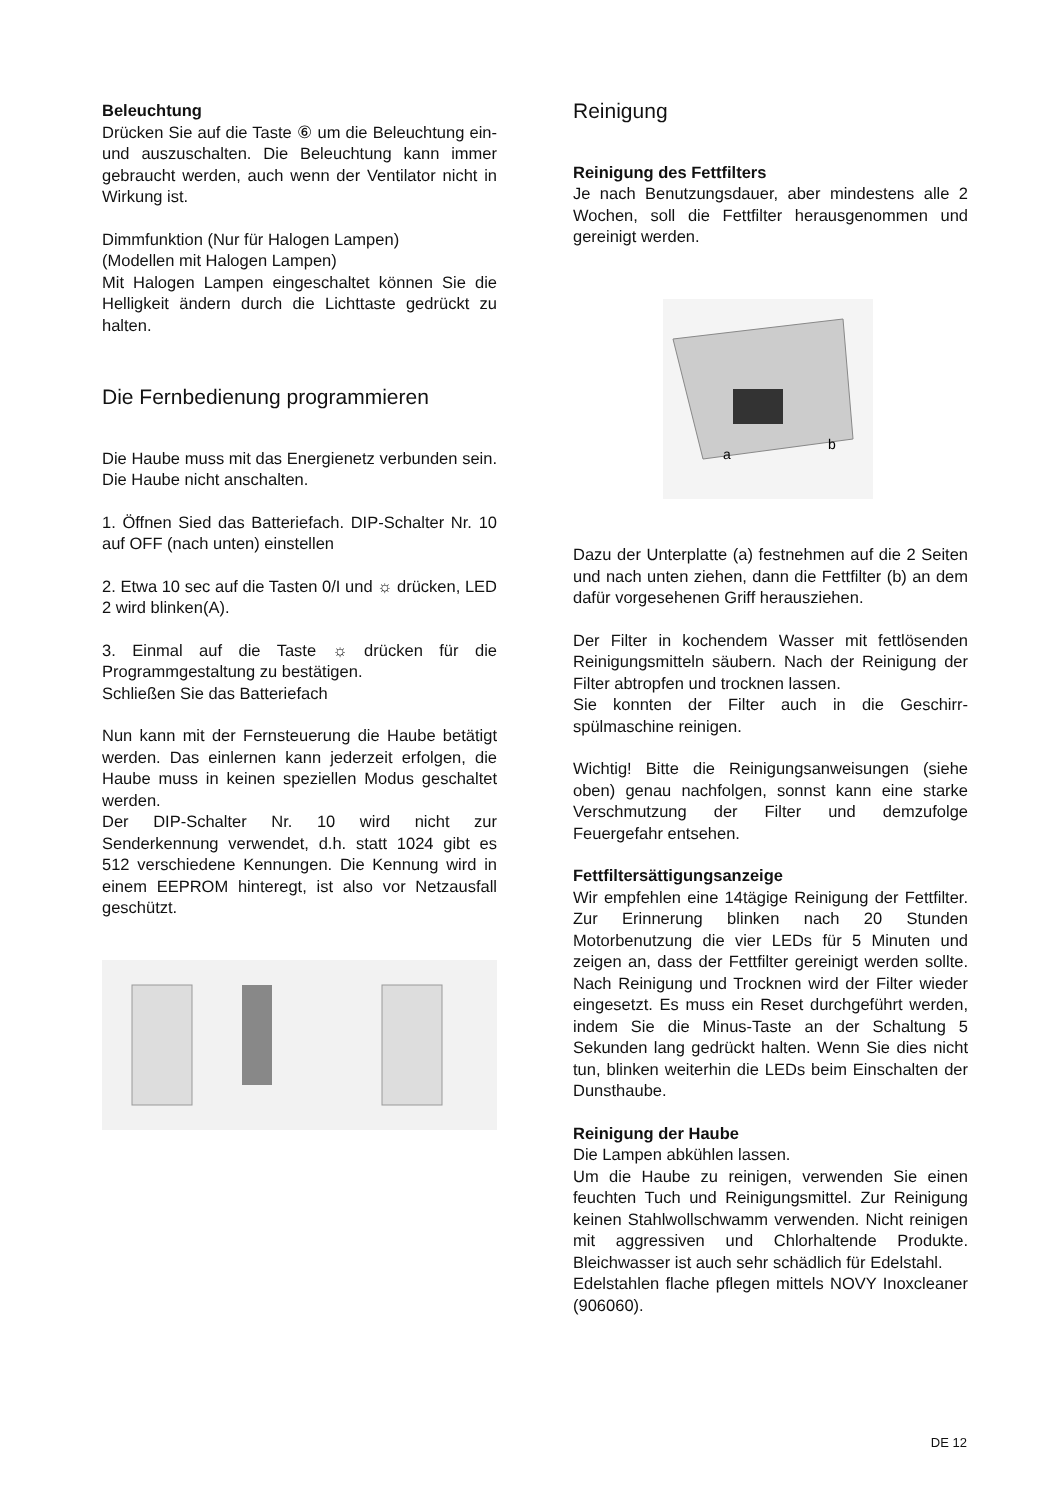Beleuchtung
Drücken Sie auf die Taste ⑥ um die Beleuchtung ein- und auszuschalten. Die Beleuchtung kann immer gebraucht werden, auch wenn der Ventilator nicht in Wirkung ist.
Dimmfunktion (Nur für Halogen Lampen)
(Modellen mit Halogen Lampen)
Mit Halogen Lampen eingeschaltet können Sie die Helligkeit ändern durch die Lichttaste gedrückt zu halten.
Die Fernbedienung programmieren
Die Haube muss mit das Energienetz verbunden sein. Die Haube nicht anschalten.
1. Öffnen Sied das Batteriefach. DIP-Schalter Nr. 10 auf OFF (nach unten) einstellen
2. Etwa 10 sec auf die Tasten 0/I und ☼ drücken, LED 2 wird blinken(A).
3. Einmal auf die Taste ☼ drücken für die Programmgestaltung zu bestätigen.
Schließen Sie das Batteriefach
Nun kann mit der Fernsteuerung die Haube betätigt werden. Das einlernen kann jederzeit erfolgen, die Haube muss in keinen speziellen Modus geschaltet werden.
Der DIP-Schalter Nr. 10 wird nicht zur Senderkennung verwendet, d.h. statt 1024 gibt es 512 verschiedene Kennungen. Die Kennung wird in einem EEPROM hinteregt, ist also vor Netzausfall geschützt.
Reinigung
Reinigung des Fettfilters
Je nach Benutzungsdauer, aber mindestens alle 2 Wochen, soll die Fettfilter herausgenommen und gereinigt werden.
a
b
Dazu der Unterplatte (a) festnehmen auf die 2 Seiten und nach unten ziehen, dann die Fettfilter (b) an dem dafür vorgesehenen Griff herausziehen.
Der Filter in kochendem Wasser mit fettlösenden Reinigungsmitteln säubern. Nach der Reinigung der Filter abtropfen und trocknen lassen.
Sie konnten der Filter auch in die Geschirr-spülmaschine reinigen.
Wichtig! Bitte die Reinigungsanweisungen (siehe oben) genau nachfolgen, sonnst kann eine starke Verschmutzung der Filter und demzufolge Feuergefahr entsehen.
Fettfiltersättigungsanzeige
Wir empfehlen eine 14tägige Reinigung der Fettfilter. Zur Erinnerung blinken nach 20 Stunden Motorbenutzung die vier LEDs für 5 Minuten und zeigen an, dass der Fettfilter gereinigt werden sollte. Nach Reinigung und Trocknen wird der Filter wieder eingesetzt. Es muss ein Reset durchgeführt werden, indem Sie die Minus-Taste an der Schaltung 5 Sekunden lang gedrückt halten. Wenn Sie dies nicht tun, blinken weiterhin die LEDs beim Einschalten der Dunsthaube.
Reinigung der Haube
Die Lampen abkühlen lassen.
Um die Haube zu reinigen, verwenden Sie einen feuchten Tuch und Reinigungsmittel. Zur Reinigung keinen Stahlwollschwamm verwenden. Nicht reinigen mit aggressiven und Chlorhaltende Produkte. Bleichwasser ist auch sehr schädlich für Edelstahl.
Edelstahlen flache pflegen mittels NOVY Inoxcleaner (906060).
DE 12